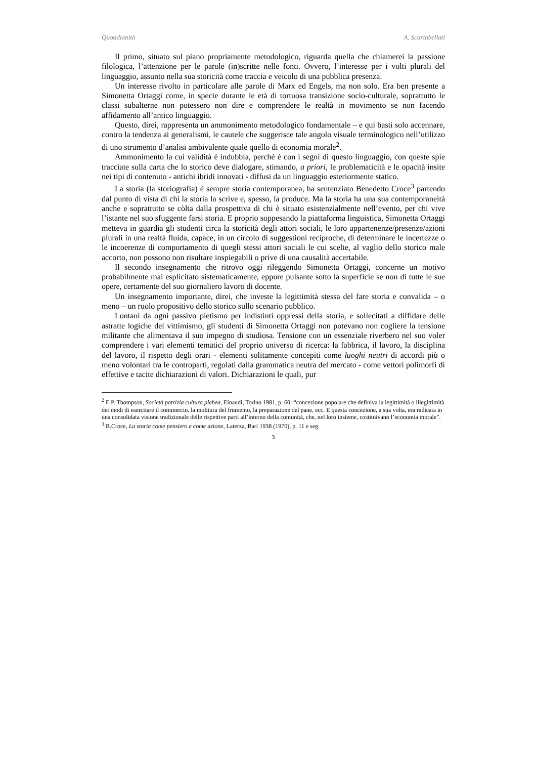Quotidianità A. Scartabellati
Il primo, situato sul piano propriamente metodologico, riguarda quella che chiamerei la passione filologica, l’attenzione per le parole (in)scritte nelle fonti. Ovvero, l’interesse per i volti plurali del linguaggio, assunto nella sua storicità come traccia e veicolo di una pubblica presenza.
Un interesse rivolto in particolare alle parole di Marx ed Engels, ma non solo. Era ben presente a Simonetta Ortaggi come, in specie durante le età di tortuosa transizione socio-culturale, soprattutto le classi subalterne non potessero non dire e comprendere le realtà in movimento se non facendo affidamento all’antico linguaggio.
Questo, direi, rappresenta un ammonimento metodologico fondamentale – e qui basti solo accennare, contro la tendenza ai generalismi, le cautele che suggerisce tale angolo visuale terminologico nell’utilizzo di uno strumento d’analisi ambivalente quale quello di economia morale<sup>2</sup>.
Ammonimento la cui validità è indubbia, perché è con i segni di questo linguaggio, con queste spie tracciate sulla carta che lo storico deve dialogare, stimando, a priori, le problematicità e le opacità insite nei tipi di contenuto - antichi ibridi innovati - diffusi da un linguaggio esteriormente statico.
La storia (la storiografia) è sempre storia contemporanea, ha sentenziato Benedetto Croce<sup>3</sup> partendo dal punto di vista di chi la storia la scrive e, spesso, la produce. Ma la storia ha una sua contemporaneità anche e soprattutto se còlta dalla prospettiva di chi è situato esistenzialmente nell’evento, per chi vive l’istante nel suo sfuggente farsi storia. E proprio soppesando la piattaforma linguistica, Simonetta Ortaggi metteva in guardia gli studenti circa la storicità degli attori sociali, le loro appartenenze/presenze/azioni plurali in una realtà fluida, capace, in un circolo di suggestioni reciproche, di determinare le incertezze o le incoerenze di comportamento di quegli stessi attori sociali le cui scelte, al vaglio dello storico male accorto, non possono non risultare inspiegabili o prive di una causalità accertabile.
Il secondo insegnamento che ritrovo oggi rileggendo Simonetta Ortaggi, concerne un motivo probabilmente mai esplicitato sistematicamente, eppure pulsante sotto la superficie se non di tutte le sue opere, certamente del suo giornaliero lavoro di docente.
Un insegnamento importante, direi, che investe la legittimità stessa del fare storia e convalida – o meno – un ruolo propositivo dello storico sullo scenario pubblico.
Lontani da ogni passivo pietismo per indistinti oppressi della storia, e sollecitati a diffidare delle astratte logiche del vittimismo, gli studenti di Simonetta Ortaggi non potevano non cogliere la tensione militante che alimentava il suo impegno di studiosa. Tensione con un essenziale riverbero nel suo voler comprendere i vari elementi tematici del proprio universo di ricerca: la fabbrica, il lavoro, la disciplina del lavoro, il rispetto degli orari - elementi solitamente concepiti come luoghi neutri di accordi più o meno volontari tra le controparti, regolati dalla grammatica neutra del mercato - come vettori polimorfi di effettive e tacite dichiarazioni di valori. Dichiarazioni le quali, pur
<sup>2</sup> E.P. Thompson, Società patrizia cultura plebea, Einaudi, Torino 1981, p. 60: “concezione popolare che definiva la legittimità o illegittimità dei modi di esercitare il commercio, la molitura del frumento, la preparazione del pane, ecc. E questa concezione, a sua volta, era radicata in una consolidata visione tradizionale delle rispettive parti all’interno della comunità, che, nel loro insieme, costituivano l’economia morale”.
<sup>3</sup> B.Croce, La storia come pensiero e come azione, Laterza, Bari 1938 (1970), p. 11 e seg.
3